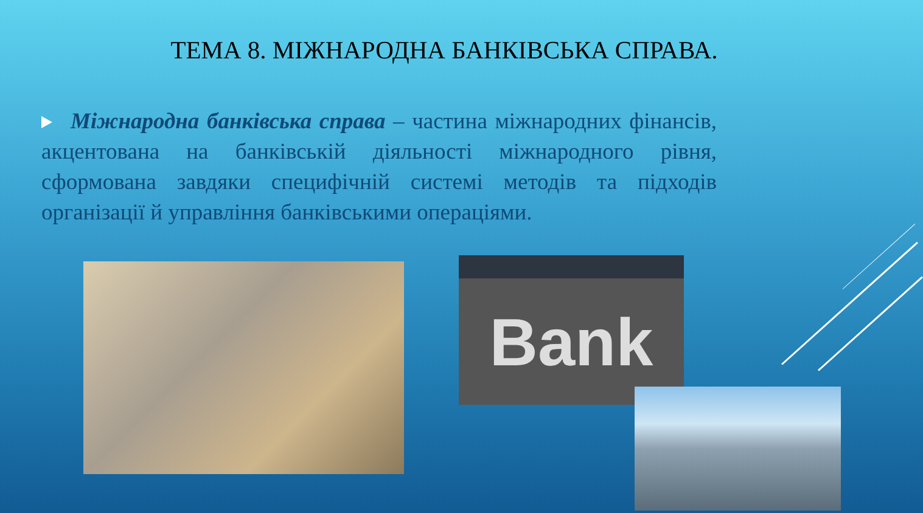ТЕМА 8. МІЖНАРОДНА БАНКІВСЬКА СПРАВА.
Міжнародна банківська справа – частина міжнародних фінансів, акцентована на банківській діяльності міжнародного рівня, сформована завдяки специфічній системі методів та підходів організації й управління банківськими операціями.
Bank